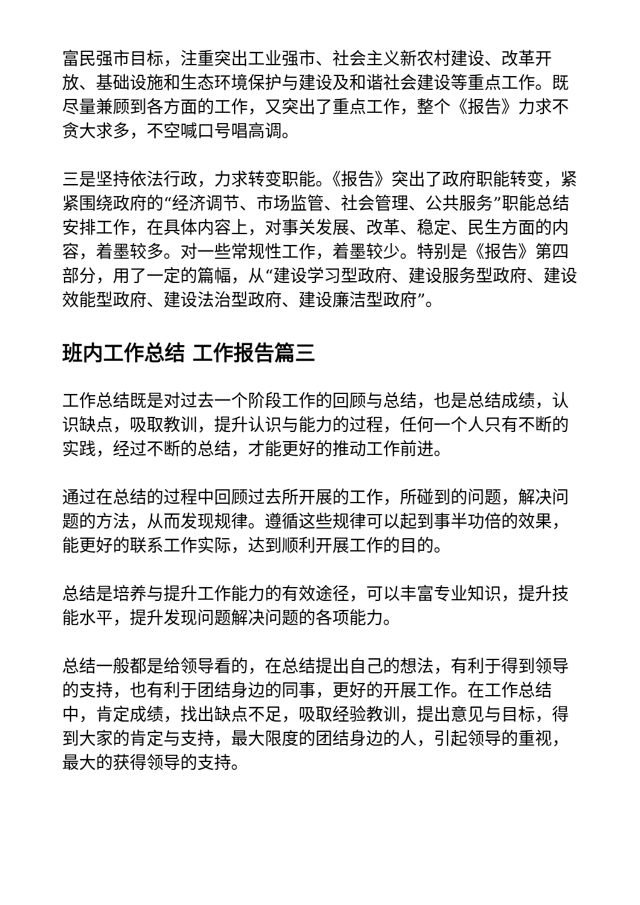富民强市目标，注重突出工业强市、社会主义新农村建设、改革开放、基础设施和生态环境保护与建设及和谐社会建设等重点工作。既尽量兼顾到各方面的工作，又突出了重点工作，整个《报告》力求不贪大求多，不空喊口号唱高调。
三是坚持依法行政，力求转变职能。《报告》突出了政府职能转变，紧紧围绕政府的“经济调节、市场监管、社会管理、公共服务”职能总结安排工作，在具体内容上，对事关发展、改革、稳定、民生方面的内容，着墨较多。对一些常规性工作，着墨较少。特别是《报告》第四部分，用了一定的篇幅，从“建设学习型政府、建设服务型政府、建设效能型政府、建设法治型政府、建设廉洁型政府”。
班内工作总结 工作报告篇三
工作总结既是对过去一个阶段工作的回顾与总结，也是总结成绩，认识缺点，吸取教训，提升认识与能力的过程，任何一个人只有不断的实践，经过不断的总结，才能更好的推动工作前进。
通过在总结的过程中回顾过去所开展的工作，所碰到的问题，解决问题的方法，从而发现规律。遵循这些规律可以起到事半功倍的效果，能更好的联系工作实际，达到顺利开展工作的目的。
总结是培养与提升工作能力的有效途径，可以丰富专业知识，提升技能水平，提升发现问题解决问题的各项能力。
总结一般都是给领导看的，在总结提出自己的想法，有利于得到领导的支持，也有利于团结身边的同事，更好的开展工作。在工作总结中，肯定成绩，找出缺点不足，吸取经验教训，提出意见与目标，得到大家的肯定与支持，最大限度的团结身边的人，引起领导的重视，最大的获得领导的支持。